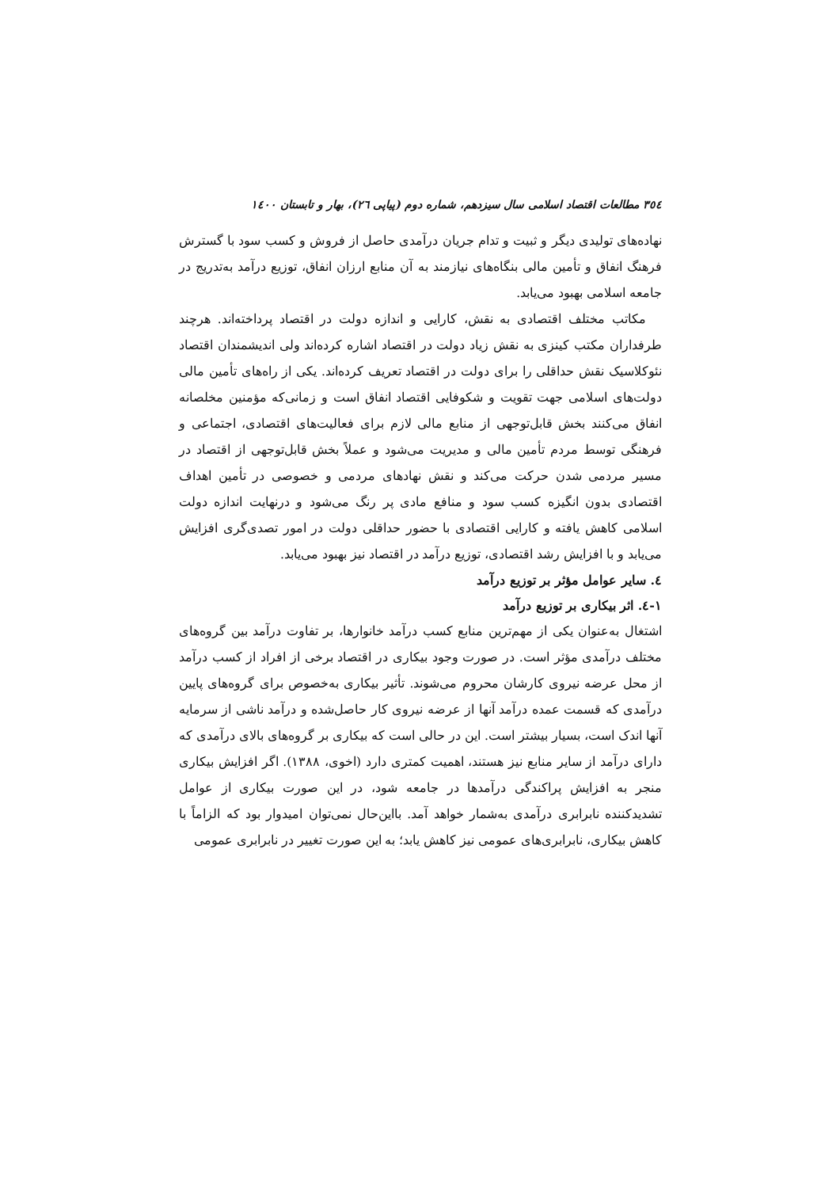٣٥٤ مطالعات اقتصاد اسلامی سال سیزدهم، شماره دوم (پیاپی ٢٦)، بهار و تابستان ١٤٠٠
نهاده‌های تولیدی دیگر و ثبیت و تدام جریان درآمدی حاصل از فروش و کسب سود با گسترش فرهنگ انفاق و تأمین مالی بنگاه‌های نیازمند به آن منابع ارزان انفاق، توزیع درآمد به‌تدریج در جامعه اسلامی بهبود می‌یابد.
مکاتب مختلف اقتصادی به نقش، کارایی و اندازه دولت در اقتصاد پرداخته‌اند. هرچند طرفداران مکتب کینزی به نقش زیاد دولت در اقتصاد اشاره کرده‌اند ولی اندیشمندان اقتصاد نئوکلاسیک نقش حداقلی را برای دولت در اقتصاد تعریف کرده‌اند. یکی از راه‌های تأمین مالی دولت‌های اسلامی جهت تقویت و شکوفایی اقتصاد انفاق است و زمانی‌که مؤمنین مخلصانه انفاق می‌کنند بخش قابل‌توجهی از منابع مالی لازم برای فعالیت‌های اقتصادی، اجتماعی و فرهنگی توسط مردم تأمین مالی و مدیریت می‌شود و عملاً بخش قابل‌توجهی از اقتصاد در مسیر مردمی شدن حرکت می‌کند و نقش نهادهای مردمی و خصوصی در تأمین اهداف اقتصادی بدون انگیزه کسب سود و منافع مادی پر رنگ می‌شود و درنهایت اندازه دولت اسلامی کاهش یافته و کارایی اقتصادی با حضور حداقلی دولت در امور تصدی‌گری افزایش می‌یابد و با افزایش رشد اقتصادی، توزیع درآمد در اقتصاد نیز بهبود می‌یابد.
٤. سایر عوامل مؤثر بر توزیع درآمد
١-٤. اثر بیکاری بر توزیع درآمد
اشتغال به‌عنوان یکی از مهم‌ترین منابع کسب درآمد خانوارها، بر تفاوت درآمد بین گروه‌های مختلف درآمدی مؤثر است. در صورت وجود بیکاری در اقتصاد برخی از افراد از کسب درآمد از محل عرضه نیروی کارشان محروم می‌شوند. تأثیر بیکاری به‌خصوص برای گروه‌های پایین درآمدی که قسمت عمده درآمد آنها از عرضه نیروی کار حاصل‌شده و درآمد ناشی از سرمایه آنها اندک است، بسیار بیشتر است. این در حالی است که بیکاری بر گروه‌های بالای درآمدی که دارای درآمد از سایر منابع نیز هستند، اهمیت کمتری دارد (اخوی، ١٣٨٨). اگر افزایش بیکاری منجر به افزایش پراکندگی درآمدها در جامعه شود، در این صورت بیکاری از عوامل تشدیدکننده نابرابری درآمدی به‌شمار خواهد آمد. بااین‌حال نمی‌توان امیدوار بود که الزاماً با کاهش بیکاری، نابرابری‌های عمومی نیز کاهش یابد؛ به این صورت تغییر در نابرابری عمومی